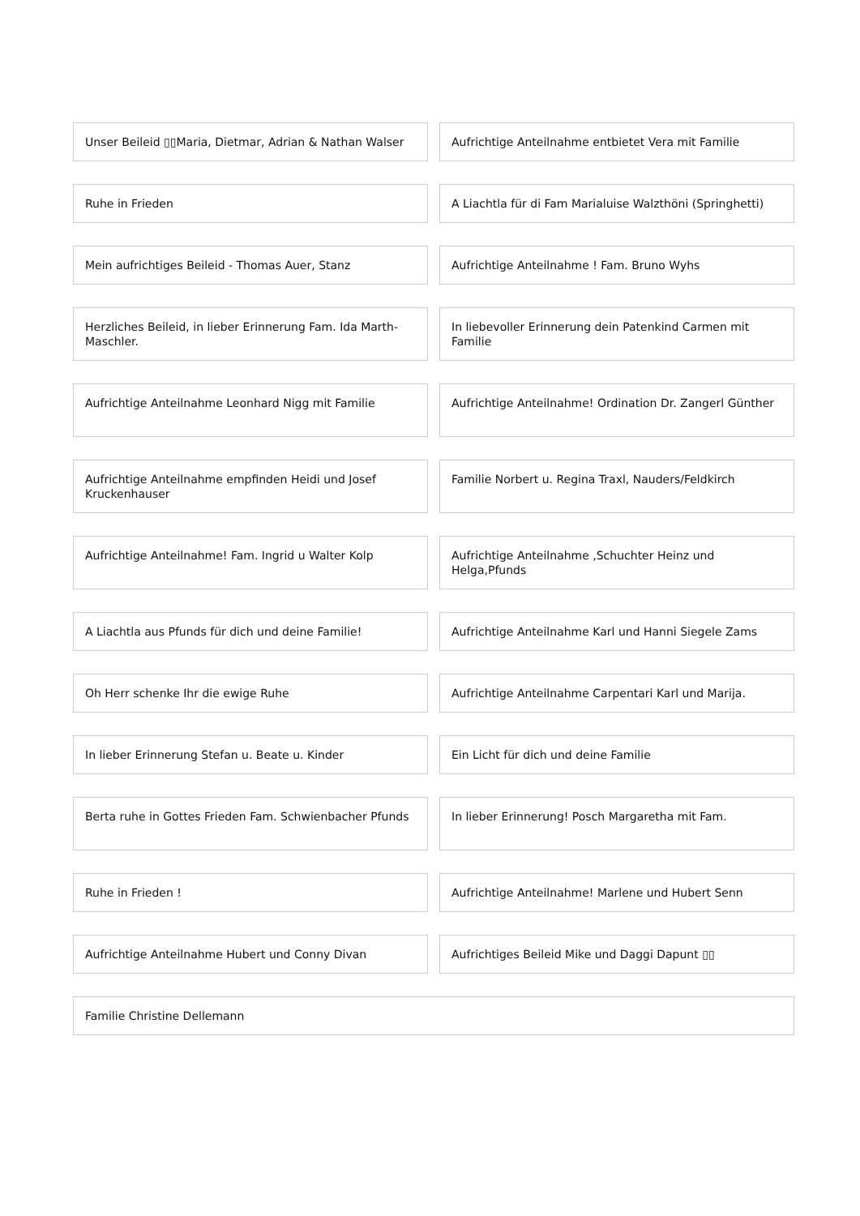Unser Beileid ▯▯Maria, Dietmar, Adrian & Nathan Walser
Aufrichtige Anteilnahme entbietet Vera mit Familie
Ruhe in Frieden
A Liachtla für di Fam Marialuise Walzthöni (Springhetti)
Mein aufrichtiges Beileid - Thomas Auer, Stanz
Aufrichtige Anteilnahme ! Fam. Bruno Wyhs
Herzliches Beileid, in lieber Erinnerung Fam. Ida Marth-Maschler.
In liebevoller Erinnerung dein Patenkind Carmen mit Familie
Aufrichtige Anteilnahme Leonhard Nigg mit Familie
Aufrichtige Anteilnahme! Ordination Dr. Zangerl Günther
Aufrichtige Anteilnahme empfinden Heidi und Josef Kruckenhauser
Familie Norbert u. Regina Traxl, Nauders/Feldkirch
Aufrichtige Anteilnahme! Fam. Ingrid u Walter Kolp
Aufrichtige Anteilnahme ,Schuchter Heinz und Helga,Pfunds
A Liachtla aus Pfunds für dich und deine Familie!
Aufrichtige Anteilnahme Karl und Hanni Siegele Zams
Oh Herr schenke Ihr die ewige Ruhe
Aufrichtige Anteilnahme Carpentari Karl und Marija.
In lieber Erinnerung Stefan u. Beate u. Kinder
Ein Licht für dich und deine Familie
Berta ruhe in Gottes Frieden Fam. Schwienbacher Pfunds
In lieber Erinnerung! Posch Margaretha mit Fam.
Ruhe in Frieden !
Aufrichtige Anteilnahme! Marlene und Hubert Senn
Aufrichtige Anteilnahme Hubert und Conny Divan
Aufrichtiges Beileid Mike und Daggi Dapunt ▯▯
Familie Christine Dellemann